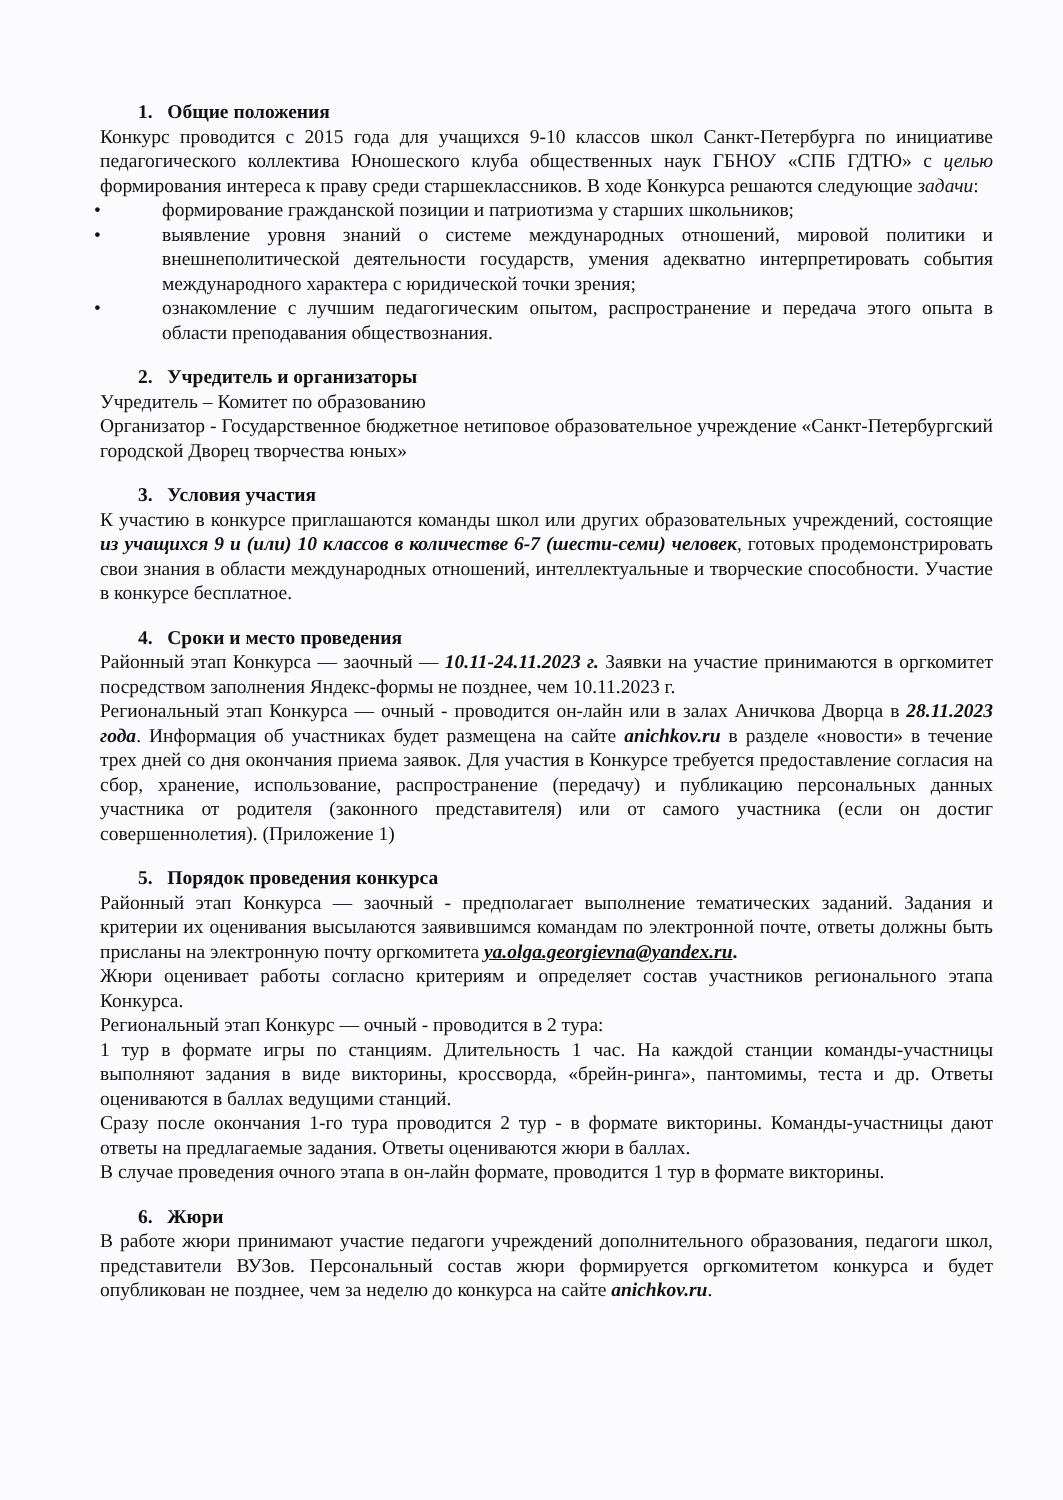1. Общие положения
Конкурс проводится с 2015 года для учащихся 9-10 классов школ Санкт-Петербурга по инициативе педагогического коллектива Юношеского клуба общественных наук ГБНОУ «СПБ ГДТЮ» с целью формирования интереса к праву среди старшеклассников. В ходе Конкурса решаются следующие задачи:
• формирование гражданской позиции и патриотизма у старших школьников;
• выявление уровня знаний о системе международных отношений, мировой политики и внешнеполитической деятельности государств, умения адекватно интерпретировать события международного характера с юридической точки зрения;
• ознакомление с лучшим педагогическим опытом, распространение и передача этого опыта в области преподавания обществознания.
2. Учредитель и организаторы
Учредитель – Комитет по образованию
Организатор - Государственное бюджетное нетиповое образовательное учреждение «Санкт-Петербургский городской Дворец творчества юных»
3. Условия участия
К участию в конкурсе приглашаются команды школ или других образовательных учреждений, состоящие из учащихся 9 и (или) 10 классов в количестве 6-7 (шести-семи) человек, готовых продемонстрировать свои знания в области международных отношений, интеллектуальные и творческие способности. Участие в конкурсе бесплатное.
4. Сроки и место проведения
Районный этап Конкурса — заочный — 10.11-24.11.2023 г. Заявки на участие принимаются в оргкомитет посредством заполнения Яндекс-формы не позднее, чем 10.11.2023 г.
Региональный этап Конкурса — очный - проводится он-лайн или в залах Аничкова Дворца в 28.11.2023 года. Информация об участниках будет размещена на сайте anichkov.ru в разделе «новости» в течение трех дней со дня окончания приема заявок. Для участия в Конкурсе требуется предоставление согласия на сбор, хранение, использование, распространение (передачу) и публикацию персональных данных участника от родителя (законного представителя) или от самого участника (если он достиг совершеннолетия). (Приложение 1)
5. Порядок проведения конкурса
Районный этап Конкурса — заочный - предполагает выполнение тематических заданий. Задания и критерии их оценивания высылаются заявившимся командам по электронной почте, ответы должны быть присланы на электронную почту оргкомитета ya.olga.georgievna@yandex.ru.
Жюри оценивает работы согласно критериям и определяет состав участников регионального этапа Конкурса.
Региональный этап Конкурс — очный - проводится в 2 тура:
1 тур в формате игры по станциям. Длительность 1 час. На каждой станции команды-участницы выполняют задания в виде викторины, кроссворда, «брейн-ринга», пантомимы, теста и др. Ответы оцениваются в баллах ведущими станций.
Сразу после окончания 1-го тура проводится 2 тур - в формате викторины. Команды-участницы дают ответы на предлагаемые задания. Ответы оцениваются жюри в баллах.
В случае проведения очного этапа в он-лайн формате, проводится 1 тур в формате викторины.
6. Жюри
В работе жюри принимают участие педагоги учреждений дополнительного образования, педагоги школ, представители ВУЗов. Персональный состав жюри формируется оргкомитетом конкурса и будет опубликован не позднее, чем за неделю до конкурса на сайте anichkov.ru.